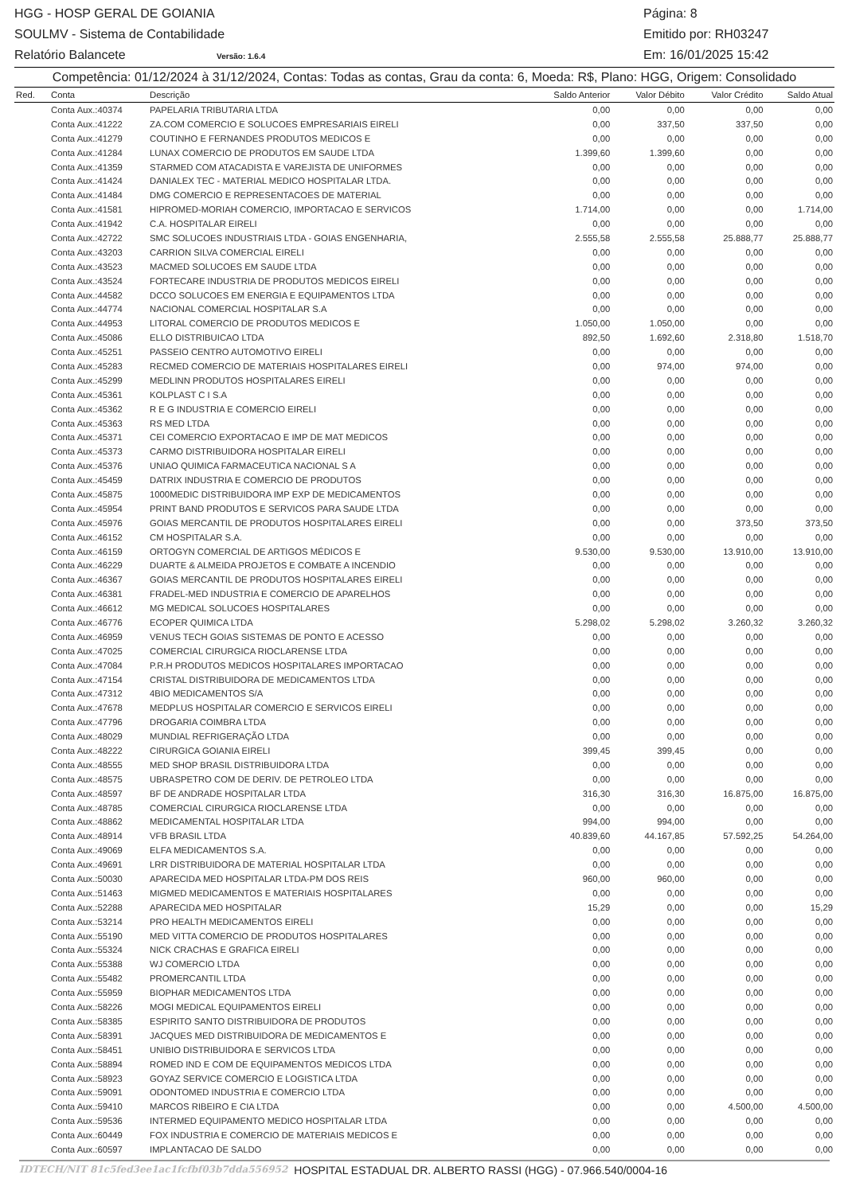HGG - HOSP GERAL DE GOIANIA Página: 8
SOULMV - Sistema de Contabilidade Emitido por: RH03247
Relatório Balancete Versão: 1.6.4 Em: 16/01/2025 15:42
Competência: 01/12/2024 à 31/12/2024, Contas: Todas as contas, Grau da conta: 6, Moeda: R$, Plano: HGG, Origem: Consolidado
| Red. | Conta | Descrição | Saldo Anterior | Valor Débito | Valor Crédito | Saldo Atual |
| --- | --- | --- | --- | --- | --- | --- |
| | Conta Aux.:40374 | PAPELARIA TRIBUTARIA LTDA | 0,00 | 0,00 | 0,00 | 0,00 |
| | Conta Aux.:41222 | ZA.COM COMERCIO E SOLUCOES EMPRESARIAIS EIRELI | 0,00 | 337,50 | 337,50 | 0,00 |
| | Conta Aux.:41279 | COUTINHO E FERNANDES PRODUTOS MEDICOS E | 0,00 | 0,00 | 0,00 | 0,00 |
| | Conta Aux.:41284 | LUNAX COMERCIO DE PRODUTOS EM SAUDE LTDA | 1.399,60 | 1.399,60 | 0,00 | 0,00 |
| | Conta Aux.:41359 | STARMED COM ATACADISTA E VAREJISTA DE UNIFORMES | 0,00 | 0,00 | 0,00 | 0,00 |
| | Conta Aux.:41424 | DANIALEX TEC - MATERIAL MEDICO HOSPITALAR LTDA. | 0,00 | 0,00 | 0,00 | 0,00 |
| | Conta Aux.:41484 | DMG COMERCIO E REPRESENTACOES DE MATERIAL | 0,00 | 0,00 | 0,00 | 0,00 |
| | Conta Aux.:41581 | HIPROMED-MORIAH COMERCIO, IMPORTACAO E SERVICOS | 1.714,00 | 0,00 | 0,00 | 1.714,00 |
| | Conta Aux.:41942 | C.A. HOSPITALAR EIRELI | 0,00 | 0,00 | 0,00 | 0,00 |
| | Conta Aux.:42722 | SMC SOLUCOES INDUSTRIAIS LTDA - GOIAS ENGENHARIA, | 2.555,58 | 2.555,58 | 25.888,77 | 25.888,77 |
| | Conta Aux.:43203 | CARRION SILVA COMERCIAL EIRELI | 0,00 | 0,00 | 0,00 | 0,00 |
| | Conta Aux.:43523 | MACMED SOLUCOES EM SAUDE LTDA | 0,00 | 0,00 | 0,00 | 0,00 |
| | Conta Aux.:43524 | FORTECARE INDUSTRIA DE PRODUTOS MEDICOS EIRELI | 0,00 | 0,00 | 0,00 | 0,00 |
| | Conta Aux.:44582 | DCCO SOLUCOES EM ENERGIA E EQUIPAMENTOS LTDA | 0,00 | 0,00 | 0,00 | 0,00 |
| | Conta Aux.:44774 | NACIONAL COMERCIAL HOSPITALAR S.A | 0,00 | 0,00 | 0,00 | 0,00 |
| | Conta Aux.:44953 | LITORAL COMERCIO DE PRODUTOS MEDICOS E | 1.050,00 | 1.050,00 | 0,00 | 0,00 |
| | Conta Aux.:45086 | ELLO DISTRIBUICAO LTDA | 892,50 | 1.692,60 | 2.318,80 | 1.518,70 |
| | Conta Aux.:45251 | PASSEIO CENTRO AUTOMOTIVO EIRELI | 0,00 | 0,00 | 0,00 | 0,00 |
| | Conta Aux.:45283 | RECMED COMERCIO DE MATERIAIS HOSPITALARES EIRELI | 0,00 | 974,00 | 974,00 | 0,00 |
| | Conta Aux.:45299 | MEDLINN PRODUTOS HOSPITALARES EIRELI | 0,00 | 0,00 | 0,00 | 0,00 |
| | Conta Aux.:45361 | KOLPLAST C I S.A | 0,00 | 0,00 | 0,00 | 0,00 |
| | Conta Aux.:45362 | R E G INDUSTRIA E COMERCIO EIRELI | 0,00 | 0,00 | 0,00 | 0,00 |
| | Conta Aux.:45363 | RS MED LTDA | 0,00 | 0,00 | 0,00 | 0,00 |
| | Conta Aux.:45371 | CEI COMERCIO EXPORTACAO E IMP DE MAT MEDICOS | 0,00 | 0,00 | 0,00 | 0,00 |
| | Conta Aux.:45373 | CARMO DISTRIBUIDORA HOSPITALAR EIRELI | 0,00 | 0,00 | 0,00 | 0,00 |
| | Conta Aux.:45376 | UNIAO QUIMICA FARMACEUTICA NACIONAL S A | 0,00 | 0,00 | 0,00 | 0,00 |
| | Conta Aux.:45459 | DATRIX INDUSTRIA E COMERCIO DE PRODUTOS | 0,00 | 0,00 | 0,00 | 0,00 |
| | Conta Aux.:45875 | 1000MEDIC DISTRIBUIDORA IMP EXP DE MEDICAMENTOS | 0,00 | 0,00 | 0,00 | 0,00 |
| | Conta Aux.:45954 | PRINT BAND PRODUTOS E SERVICOS PARA SAUDE LTDA | 0,00 | 0,00 | 0,00 | 0,00 |
| | Conta Aux.:45976 | GOIAS MERCANTIL DE PRODUTOS HOSPITALARES EIRELI | 0,00 | 0,00 | 373,50 | 373,50 |
| | Conta Aux.:46152 | CM HOSPITALAR S.A. | 0,00 | 0,00 | 0,00 | 0,00 |
| | Conta Aux.:46159 | ORTOGYN COMERCIAL DE ARTIGOS MÉDICOS E | 9.530,00 | 9.530,00 | 13.910,00 | 13.910,00 |
| | Conta Aux.:46229 | DUARTE & ALMEIDA PROJETOS E COMBATE A INCENDIO | 0,00 | 0,00 | 0,00 | 0,00 |
| | Conta Aux.:46367 | GOIAS MERCANTIL DE PRODUTOS HOSPITALARES EIRELI | 0,00 | 0,00 | 0,00 | 0,00 |
| | Conta Aux.:46381 | FRADEL-MED INDUSTRIA E COMERCIO DE APARELHOS | 0,00 | 0,00 | 0,00 | 0,00 |
| | Conta Aux.:46612 | MG MEDICAL SOLUCOES HOSPITALARES | 0,00 | 0,00 | 0,00 | 0,00 |
| | Conta Aux.:46776 | ECOPER QUIMICA LTDA | 5.298,02 | 5.298,02 | 3.260,32 | 3.260,32 |
| | Conta Aux.:46959 | VENUS TECH GOIAS SISTEMAS DE PONTO E ACESSO | 0,00 | 0,00 | 0,00 | 0,00 |
| | Conta Aux.:47025 | COMERCIAL CIRURGICA RIOCLARENSE LTDA | 0,00 | 0,00 | 0,00 | 0,00 |
| | Conta Aux.:47084 | P.R.H PRODUTOS MEDICOS HOSPITALARES IMPORTACAO | 0,00 | 0,00 | 0,00 | 0,00 |
| | Conta Aux.:47154 | CRISTAL DISTRIBUIDORA DE MEDICAMENTOS LTDA | 0,00 | 0,00 | 0,00 | 0,00 |
| | Conta Aux.:47312 | 4BIO MEDICAMENTOS S/A | 0,00 | 0,00 | 0,00 | 0,00 |
| | Conta Aux.:47678 | MEDPLUS HOSPITALAR COMERCIO E SERVICOS EIRELI | 0,00 | 0,00 | 0,00 | 0,00 |
| | Conta Aux.:47796 | DROGARIA COIMBRA LTDA | 0,00 | 0,00 | 0,00 | 0,00 |
| | Conta Aux.:48029 | MUNDIAL REFRIGERAÇÃO LTDA | 0,00 | 0,00 | 0,00 | 0,00 |
| | Conta Aux.:48222 | CIRURGICA GOIANIA EIRELI | 399,45 | 399,45 | 0,00 | 0,00 |
| | Conta Aux.:48555 | MED SHOP BRASIL DISTRIBUIDORA LTDA | 0,00 | 0,00 | 0,00 | 0,00 |
| | Conta Aux.:48575 | UBRASPETRO COM DE DERIV. DE PETROLEO LTDA | 0,00 | 0,00 | 0,00 | 0,00 |
| | Conta Aux.:48597 | BF DE ANDRADE HOSPITALAR LTDA | 316,30 | 316,30 | 16.875,00 | 16.875,00 |
| | Conta Aux.:48785 | COMERCIAL CIRURGICA RIOCLARENSE LTDA | 0,00 | 0,00 | 0,00 | 0,00 |
| | Conta Aux.:48862 | MEDICAMENTAL HOSPITALAR LTDA | 994,00 | 994,00 | 0,00 | 0,00 |
| | Conta Aux.:48914 | VFB BRASIL LTDA | 40.839,60 | 44.167,85 | 57.592,25 | 54.264,00 |
| | Conta Aux.:49069 | ELFA MEDICAMENTOS S.A. | 0,00 | 0,00 | 0,00 | 0,00 |
| | Conta Aux.:49691 | LRR DISTRIBUIDORA DE MATERIAL HOSPITALAR LTDA | 0,00 | 0,00 | 0,00 | 0,00 |
| | Conta Aux.:50030 | APARECIDA MED HOSPITALAR LTDA-PM DOS REIS | 960,00 | 960,00 | 0,00 | 0,00 |
| | Conta Aux.:51463 | MIGMED MEDICAMENTOS E MATERIAIS HOSPITALARES | 0,00 | 0,00 | 0,00 | 0,00 |
| | Conta Aux.:52288 | APARECIDA MED HOSPITALAR | 15,29 | 0,00 | 0,00 | 15,29 |
| | Conta Aux.:53214 | PRO HEALTH MEDICAMENTOS EIRELI | 0,00 | 0,00 | 0,00 | 0,00 |
| | Conta Aux.:55190 | MED VITTA COMERCIO DE PRODUTOS HOSPITALARES | 0,00 | 0,00 | 0,00 | 0,00 |
| | Conta Aux.:55324 | NICK CRACHAS E GRAFICA EIRELI | 0,00 | 0,00 | 0,00 | 0,00 |
| | Conta Aux.:55388 | WJ COMERCIO LTDA | 0,00 | 0,00 | 0,00 | 0,00 |
| | Conta Aux.:55482 | PROMERCANTIL LTDA | 0,00 | 0,00 | 0,00 | 0,00 |
| | Conta Aux.:55959 | BIOPHAR MEDICAMENTOS LTDA | 0,00 | 0,00 | 0,00 | 0,00 |
| | Conta Aux.:58226 | MOGI MEDICAL EQUIPAMENTOS EIRELI | 0,00 | 0,00 | 0,00 | 0,00 |
| | Conta Aux.:58385 | ESPIRITO SANTO DISTRIBUIDORA DE PRODUTOS | 0,00 | 0,00 | 0,00 | 0,00 |
| | Conta Aux.:58391 | JACQUES MED DISTRIBUIDORA DE MEDICAMENTOS E | 0,00 | 0,00 | 0,00 | 0,00 |
| | Conta Aux.:58451 | UNIBIO DISTRIBUIDORA E SERVICOS LTDA | 0,00 | 0,00 | 0,00 | 0,00 |
| | Conta Aux.:58894 | ROMED IND E COM DE EQUIPAMENTOS MEDICOS LTDA | 0,00 | 0,00 | 0,00 | 0,00 |
| | Conta Aux.:58923 | GOYAZ SERVICE COMERCIO E LOGISTICA LTDA | 0,00 | 0,00 | 0,00 | 0,00 |
| | Conta Aux.:59091 | ODONTOMED INDUSTRIA E COMERCIO LTDA | 0,00 | 0,00 | 0,00 | 0,00 |
| | Conta Aux.:59410 | MARCOS RIBEIRO E CIA LTDA | 0,00 | 0,00 | 4.500,00 | 4.500,00 |
| | Conta Aux.:59536 | INTERMED EQUIPAMENTO MEDICO HOSPITALAR LTDA | 0,00 | 0,00 | 0,00 | 0,00 |
| | Conta Aux.:60449 | FOX INDUSTRIA E COMERCIO DE MATERIAIS MEDICOS E | 0,00 | 0,00 | 0,00 | 0,00 |
| | Conta Aux.:60597 | IMPLANTACAO DE SALDO | 0,00 | 0,00 | 0,00 | 0,00 |
IDTECH/NIT 81c5fed3ee1ac1fcfbf03b7dda556952 HOSPITAL ESTADUAL DR. ALBERTO RASSI (HGG) - 07.966.540/0004-16